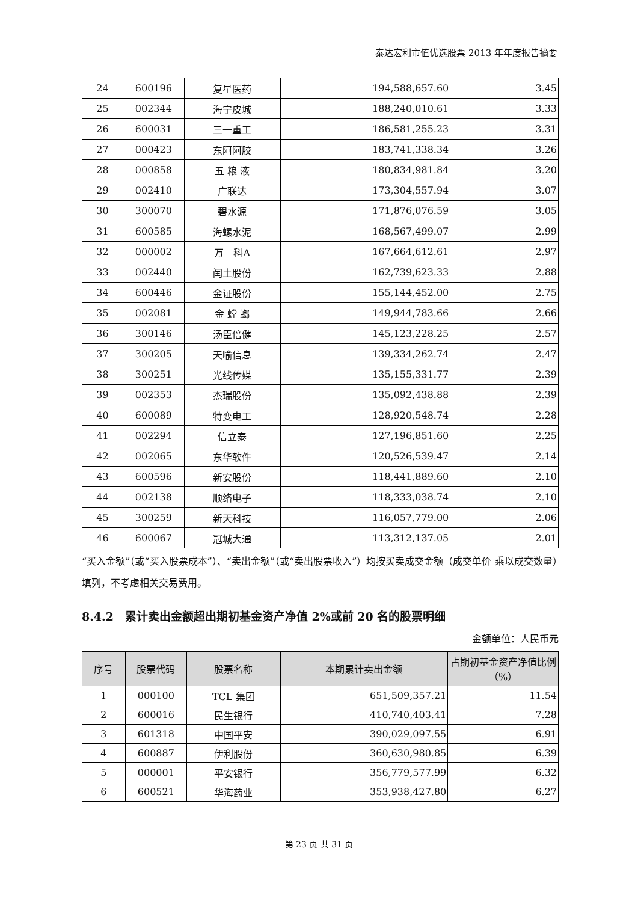泰达宏利市值优选股票 2013 年年度报告摘要
| 24 | 600196 | 复星医药 | 194,588,657.60 | 3.45 |
| 25 | 002344 | 海宁皮城 | 188,240,010.61 | 3.33 |
| 26 | 600031 | 三一重工 | 186,581,255.23 | 3.31 |
| 27 | 000423 | 东阿阿胶 | 183,741,338.34 | 3.26 |
| 28 | 000858 | 五 粮 液 | 180,834,981.84 | 3.20 |
| 29 | 002410 | 广联达 | 173,304,557.94 | 3.07 |
| 30 | 300070 | 碧水源 | 171,876,076.59 | 3.05 |
| 31 | 600585 | 海螺水泥 | 168,567,499.07 | 2.99 |
| 32 | 000002 | 万 科A | 167,664,612.61 | 2.97 |
| 33 | 002440 | 闰土股份 | 162,739,623.33 | 2.88 |
| 34 | 600446 | 金证股份 | 155,144,452.00 | 2.75 |
| 35 | 002081 | 金 螳 螂 | 149,944,783.66 | 2.66 |
| 36 | 300146 | 汤臣倍健 | 145,123,228.25 | 2.57 |
| 37 | 300205 | 天喻信息 | 139,334,262.74 | 2.47 |
| 38 | 300251 | 光线传媒 | 135,155,331.77 | 2.39 |
| 39 | 002353 | 杰瑞股份 | 135,092,438.88 | 2.39 |
| 40 | 600089 | 特变电工 | 128,920,548.74 | 2.28 |
| 41 | 002294 | 信立泰 | 127,196,851.60 | 2.25 |
| 42 | 002065 | 东华软件 | 120,526,539.47 | 2.14 |
| 43 | 600596 | 新安股份 | 118,441,889.60 | 2.10 |
| 44 | 002138 | 顺络电子 | 118,333,038.74 | 2.10 |
| 45 | 300259 | 新天科技 | 116,057,779.00 | 2.06 |
| 46 | 600067 | 冠城大通 | 113,312,137.05 | 2.01 |
“买入金额”（或“买入股票成本”）、“卖出金额”（或“卖出股票收入”）均按买卖成交金额（成交单价 乘以成交数量）填列，不考虑相关交易费用。
8.4.2　累计卖出金额超出期初基金资产净值 2%或前 20 名的股票明细
金额单位：人民币元
| 序号 | 股票代码 | 股票名称 | 本期累计卖出金额 | 占期初基金资产净值比例（%） |
| --- | --- | --- | --- | --- |
| 1 | 000100 | TCL 集团 | 651,509,357.21 | 11.54 |
| 2 | 600016 | 民生银行 | 410,740,403.41 | 7.28 |
| 3 | 601318 | 中国平安 | 390,029,097.55 | 6.91 |
| 4 | 600887 | 伊利股份 | 360,630,980.85 | 6.39 |
| 5 | 000001 | 平安银行 | 356,779,577.99 | 6.32 |
| 6 | 600521 | 华海药业 | 353,938,427.80 | 6.27 |
第 23 页 共 31 页